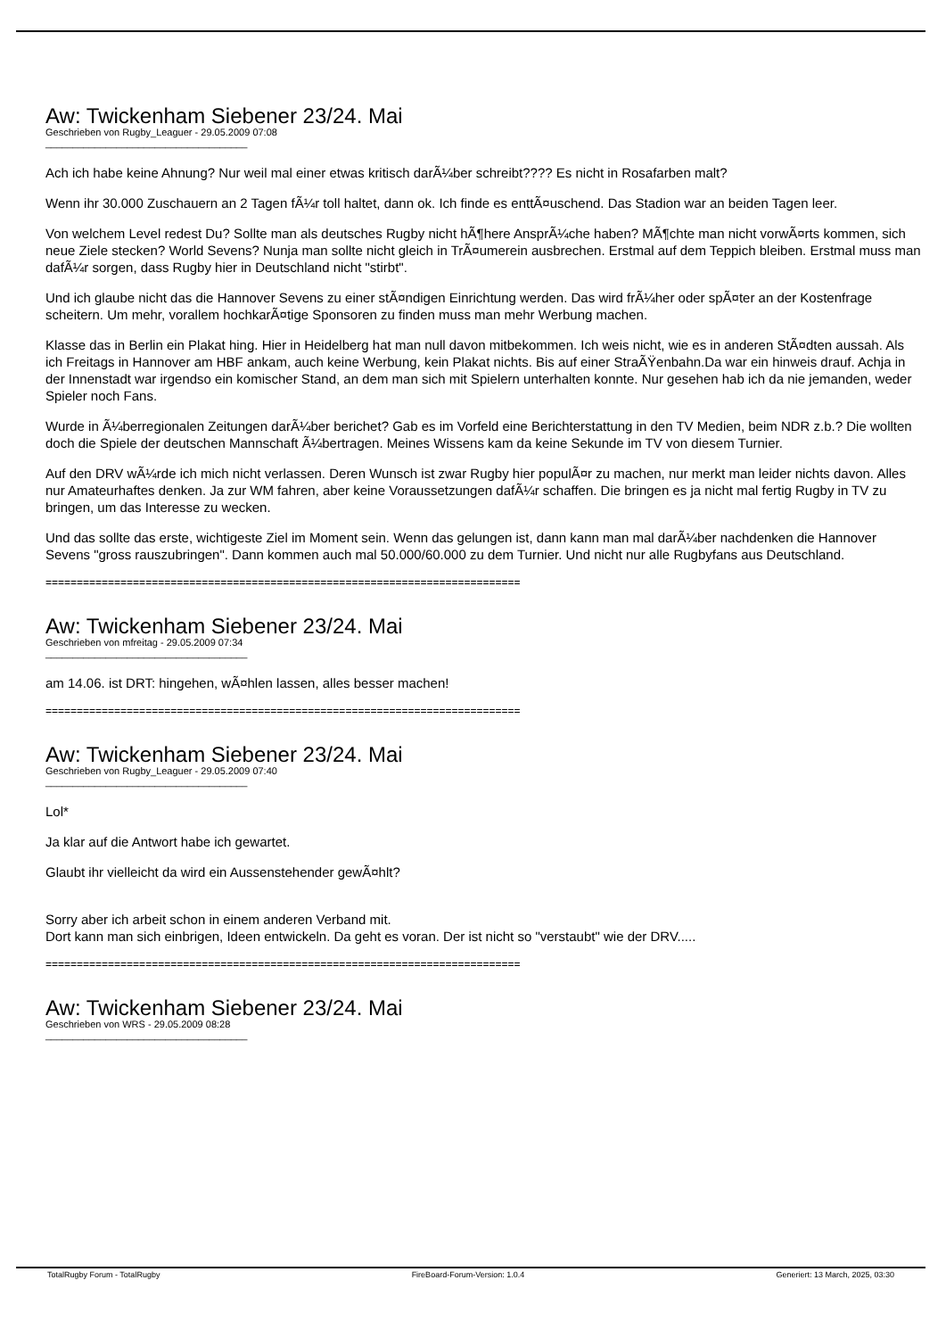Aw: Twickenham Siebener 23/24. Mai
Geschrieben von Rugby_Leaguer - 29.05.2009 07:08
_____________________________________
Ach ich habe keine Ahnung? Nur weil mal einer etwas kritisch darÃ¼ber schreibt???? Es nicht in Rosafarben malt?
Wenn ihr 30.000 Zuschauern an 2 Tagen fÃ¼r toll haltet, dann ok. Ich finde es enttÃ¤uschend. Das Stadion war an beiden Tagen leer.
Von welchem Level redest Du? Sollte man als deutsches Rugby nicht hÃ¶here AnsprÃ¼che haben? MÃ¶chte man nicht vorwÃ¤rts kommen, sich neue Ziele stecken? World Sevens? Nunja man sollte nicht gleich in TrÃ¤umerein ausbrechen. Erstmal auf dem Teppich bleiben. Erstmal muss man dafÃ¼r sorgen, dass Rugby hier in Deutschland nicht "stirbt".
Und ich glaube nicht das die Hannover Sevens zu einer stÃ¤ndigen Einrichtung werden. Das wird frÃ¼her oder spÃ¤ter an der Kostenfrage scheitern. Um mehr, vorallem hochkarÃ¤tige Sponsoren zu finden muss man mehr Werbung machen.
Klasse das in Berlin ein Plakat hing. Hier in Heidelberg hat man null davon mitbekommen. Ich weis nicht, wie es in anderen StÃ¤dten aussah. Als ich Freitags in Hannover am HBF ankam, auch keine Werbung, kein Plakat nichts. Bis auf einer StraÃŸenbahn.Da war ein hinweis drauf. Achja in der Innenstadt war irgendso ein komischer Stand, an dem man sich mit Spielern unterhalten konnte. Nur gesehen hab ich da nie jemanden, weder Spieler noch Fans.
Wurde in Ã¼berregionalen Zeitungen darÃ¼ber berichet? Gab es im Vorfeld eine Berichterstattung in den TV Medien, beim NDR z.b.? Die wollten doch die Spiele der deutschen Mannschaft Ã¼bertragen. Meines Wissens kam da keine Sekunde im TV von diesem Turnier.
Auf den DRV wÃ¼rde ich mich nicht verlassen. Deren Wunsch ist zwar Rugby hier populÃ¤r zu machen, nur merkt man leider nichts davon. Alles nur Amateurhaftes denken. Ja zur WM fahren, aber keine Voraussetzungen dafÃ¼r schaffen. Die bringen es ja nicht mal fertig Rugby in TV zu bringen, um das Interesse zu wecken.
Und das sollte das erste, wichtigeste Ziel im Moment sein. Wenn das gelungen ist, dann kann man mal darÃ¼ber nachdenken die Hannover Sevens "gross rauszubringen". Dann kommen auch mal 50.000/60.000 zu dem Turnier. Und nicht nur alle Rugbyfans aus Deutschland.
============================================================================
Aw: Twickenham Siebener 23/24. Mai
Geschrieben von mfreitag - 29.05.2009 07:34
_____________________________________
am 14.06. ist DRT: hingehen, wÃ¤hlen lassen, alles besser machen!
============================================================================
Aw: Twickenham Siebener 23/24. Mai
Geschrieben von Rugby_Leaguer - 29.05.2009 07:40
_____________________________________
Lol*
Ja klar auf die Antwort habe ich gewartet.
Glaubt ihr vielleicht da wird ein Aussenstehender gewÃ¤hlt?
Sorry aber ich arbeit schon in einem anderen Verband mit.
Dort kann man sich einbrigen, Ideen entwickeln. Da geht es voran. Der ist nicht so "verstaubt" wie der DRV.....
============================================================================
Aw: Twickenham Siebener 23/24. Mai
Geschrieben von WRS - 29.05.2009 08:28
_____________________________________
TotalRugby Forum - TotalRugby FireBoard-Forum-Version: 1.0.4 Generiert: 13 March, 2025, 03:30